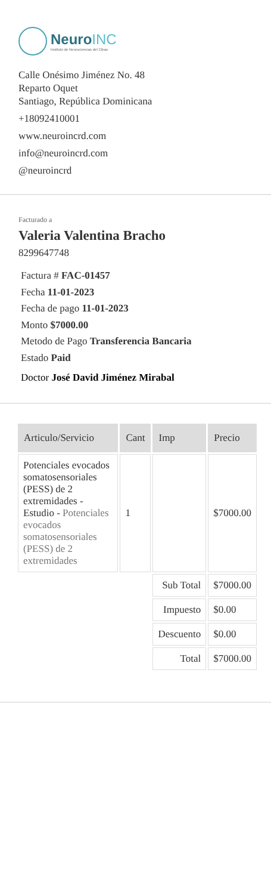NeuroINC
Instituto de Neurociencias del Cibao
Calle Onésimo Jiménez No. 48
Reparto Oquet
Santiago, República Dominicana
+18092410001
www.neuroincrd.com
info@neuroincrd.com
@neuroincrd
Facturado a
Valeria Valentina Bracho
8299647748
Factura # FAC-01457
Fecha 11-01-2023
Fecha de pago 11-01-2023
Monto $7000.00
Metodo de Pago Transferencia Bancaria
Estado Paid
Doctor José David Jiménez Mirabal
| Articulo/Servicio | Cant | Imp | Precio |
| --- | --- | --- | --- |
| Potenciales evocados somatosensoriales (PESS) de 2 extremidades - Estudio - Potenciales evocados somatosensoriales (PESS) de 2 extremidades | 1 | | $7000.00 |
| | | Sub Total | $7000.00 |
| | | Impuesto | $0.00 |
| | | Descuento | $0.00 |
| | | Total | $7000.00 |